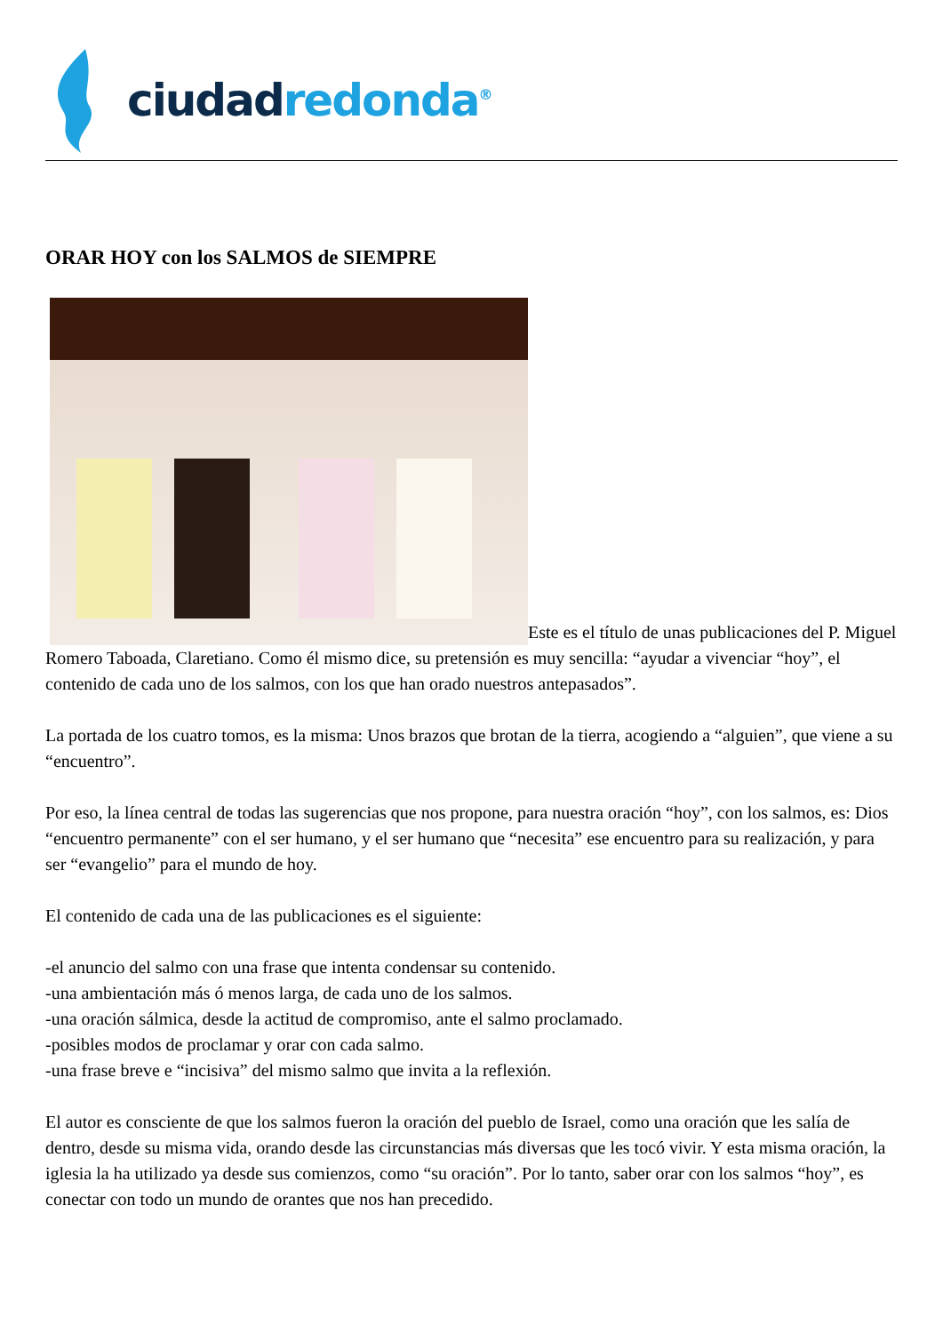ciudad redonda<sup>®</sup>
ORAR HOY con los SALMOS de SIEMPRE
Este es el título de unas publicaciones del P. Miguel Romero Taboada, Claretiano. Como él mismo dice, su pretensión es muy sencilla: “ayudar a vivenciar “hoy”, el contenido de cada uno de los salmos, con los que han orado nuestros antepasados”.
La portada de los cuatro tomos, es la misma: Unos brazos que brotan de la tierra, acogiendo a “alguien”, que viene a su “encuentro”.
Por eso, la línea central de todas las sugerencias que nos propone, para nuestra oración “hoy”, con los salmos, es: Dios “encuentro permanente” con el ser humano, y el ser humano que “necesita” ese encuentro para su realización, y para ser “evangelio” para el mundo de hoy.
El contenido de cada una de las publicaciones es el siguiente:
-el anuncio del salmo con una frase que intenta condensar su contenido.
-una ambientación más ó menos larga, de cada uno de los salmos.
-una oración sálmica, desde la actitud de compromiso, ante el salmo proclamado.
-posibles modos de proclamar y orar con cada salmo.
-una frase breve e “incisiva” del mismo salmo que invita a la reflexión.
El autor es consciente de que los salmos fueron la oración del pueblo de Israel, como una oración que les salía de dentro, desde su misma vida, orando desde las circunstancias más diversas que les tocó vivir. Y esta misma oración, la iglesia la ha utilizado ya desde sus comienzos, como “su oración”. Por lo tanto, saber orar con los salmos “hoy”, es conectar con todo un mundo de orantes que nos han precedido.